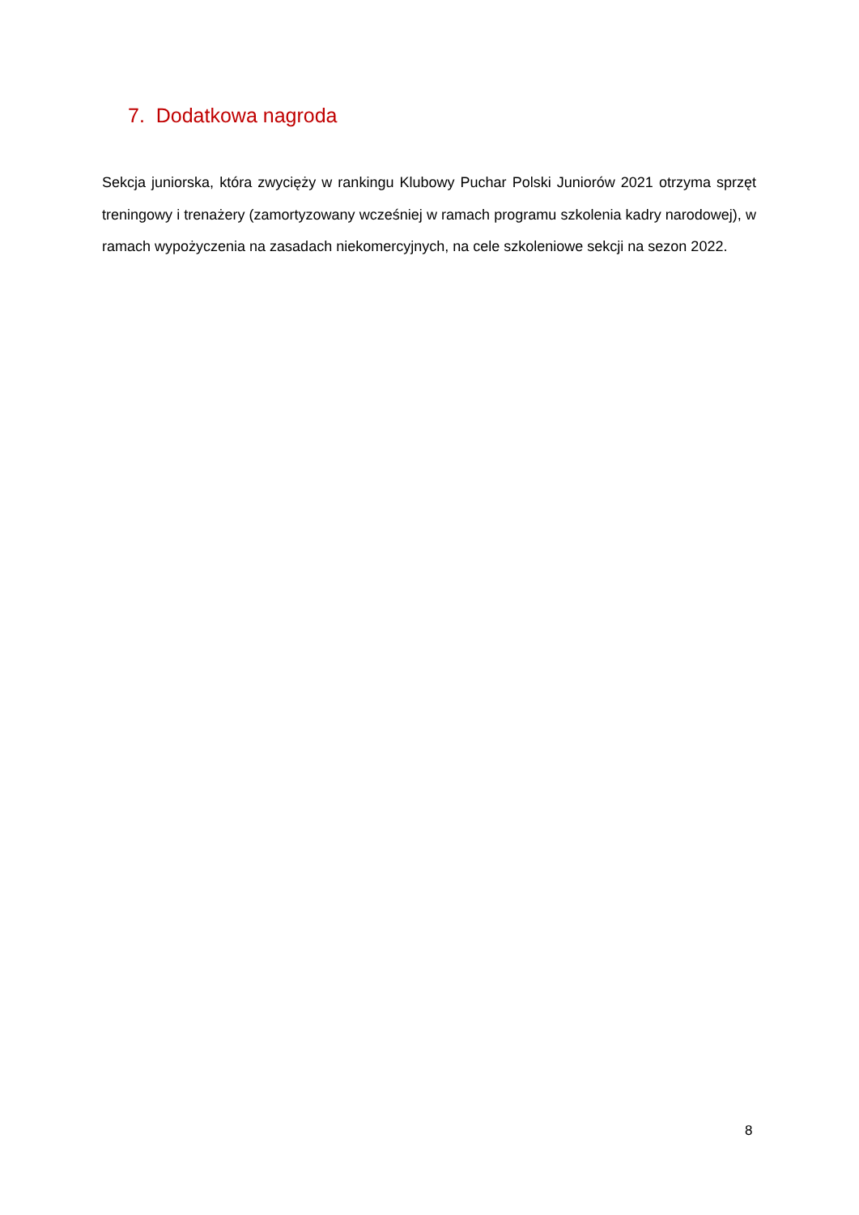7. Dodatkowa nagroda
Sekcja juniorska, która zwycięży w rankingu Klubowy Puchar Polski Juniorów 2021 otrzyma sprzęt treningowy i trenażery (zamortyzowany wcześniej w ramach programu szkolenia kadry narodowej), w ramach wypożyczenia na zasadach niekomercyjnych, na cele szkoleniowe sekcji na sezon 2022.
8